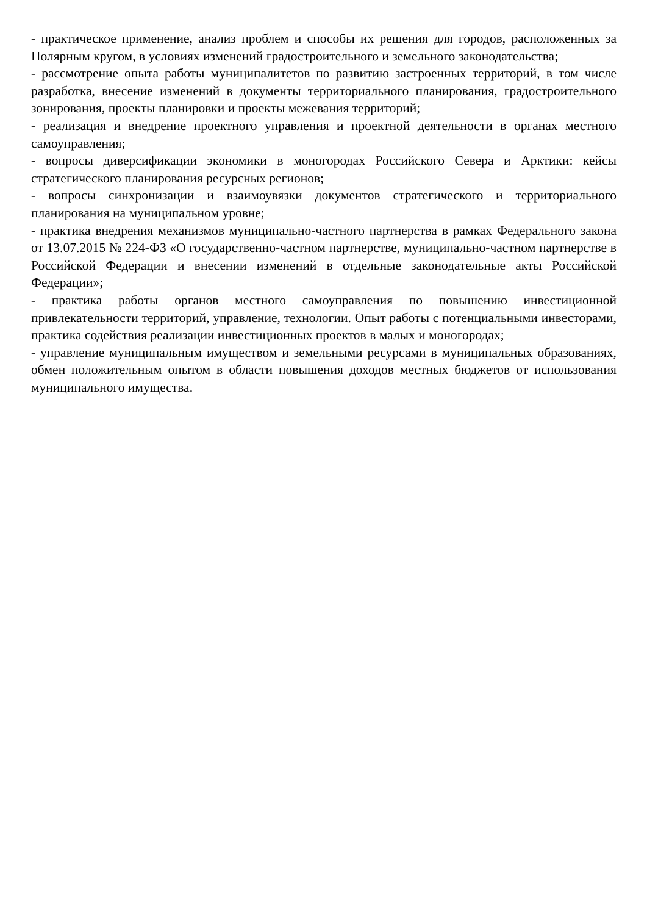- практическое применение, анализ проблем и способы их решения для городов, расположенных за Полярным кругом, в условиях изменений градостроительного и земельного законодательства;
- рассмотрение опыта работы муниципалитетов по развитию застроенных территорий, в том числе разработка, внесение изменений в документы территориального планирования, градостроительного зонирования, проекты планировки и проекты межевания территорий;
- реализация и внедрение проектного управления и проектной деятельности в органах местного самоуправления;
- вопросы диверсификации экономики в моногородах Российского Севера и Арктики: кейсы стратегического планирования ресурсных регионов;
- вопросы синхронизации и взаимоувязки документов стратегического и территориального планирования на муниципальном уровне;
- практика внедрения механизмов муниципально-частного партнерства в рамках Федерального закона от 13.07.2015 № 224-ФЗ «О государственно-частном партнерстве, муниципально-частном партнерстве в Российской Федерации и внесении изменений в отдельные законодательные акты Российской Федерации»;
- практика работы органов местного самоуправления по повышению инвестиционной привлекательности территорий, управление, технологии. Опыт работы с потенциальными инвесторами, практика содействия реализации инвестиционных проектов в малых и моногородах;
- управление муниципальным имуществом и земельными ресурсами в муниципальных образованиях, обмен положительным опытом в области повышения доходов местных бюджетов от использования муниципального имущества.